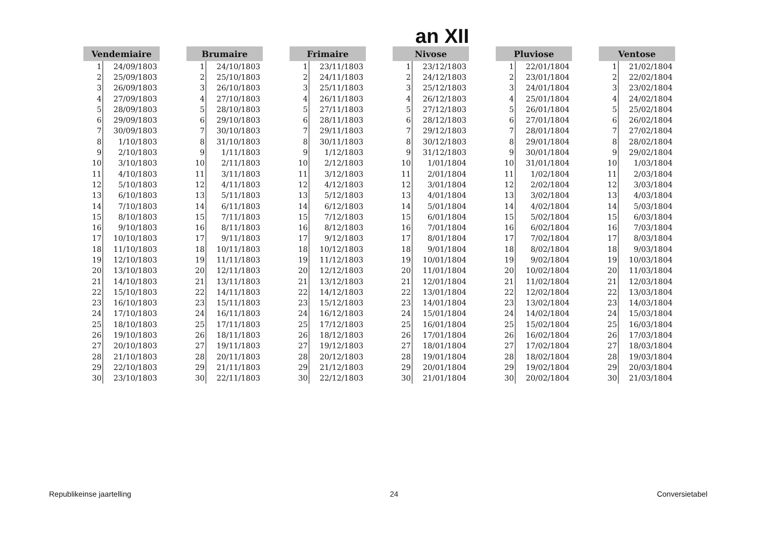an XII
| Vendemiaire | |
| --- | --- |
| 1 | 24/09/1803 |
| 2 | 25/09/1803 |
| 3 | 26/09/1803 |
| 4 | 27/09/1803 |
| 5 | 28/09/1803 |
| 6 | 29/09/1803 |
| 7 | 30/09/1803 |
| 8 | 1/10/1803 |
| 9 | 2/10/1803 |
| 10 | 3/10/1803 |
| 11 | 4/10/1803 |
| 12 | 5/10/1803 |
| 13 | 6/10/1803 |
| 14 | 7/10/1803 |
| 15 | 8/10/1803 |
| 16 | 9/10/1803 |
| 17 | 10/10/1803 |
| 18 | 11/10/1803 |
| 19 | 12/10/1803 |
| 20 | 13/10/1803 |
| 21 | 14/10/1803 |
| 22 | 15/10/1803 |
| 23 | 16/10/1803 |
| 24 | 17/10/1803 |
| 25 | 18/10/1803 |
| 26 | 19/10/1803 |
| 27 | 20/10/1803 |
| 28 | 21/10/1803 |
| 29 | 22/10/1803 |
| 30 | 23/10/1803 |
| Brumaire | |
| --- | --- |
| 1 | 24/10/1803 |
| 2 | 25/10/1803 |
| 3 | 26/10/1803 |
| 4 | 27/10/1803 |
| 5 | 28/10/1803 |
| 6 | 29/10/1803 |
| 7 | 30/10/1803 |
| 8 | 31/10/1803 |
| 9 | 1/11/1803 |
| 10 | 2/11/1803 |
| 11 | 3/11/1803 |
| 12 | 4/11/1803 |
| 13 | 5/11/1803 |
| 14 | 6/11/1803 |
| 15 | 7/11/1803 |
| 16 | 8/11/1803 |
| 17 | 9/11/1803 |
| 18 | 10/11/1803 |
| 19 | 11/11/1803 |
| 20 | 12/11/1803 |
| 21 | 13/11/1803 |
| 22 | 14/11/1803 |
| 23 | 15/11/1803 |
| 24 | 16/11/1803 |
| 25 | 17/11/1803 |
| 26 | 18/11/1803 |
| 27 | 19/11/1803 |
| 28 | 20/11/1803 |
| 29 | 21/11/1803 |
| 30 | 22/11/1803 |
| Frimaire | |
| --- | --- |
| 1 | 23/11/1803 |
| 2 | 24/11/1803 |
| 3 | 25/11/1803 |
| 4 | 26/11/1803 |
| 5 | 27/11/1803 |
| 6 | 28/11/1803 |
| 7 | 29/11/1803 |
| 8 | 30/11/1803 |
| 9 | 1/12/1803 |
| 10 | 2/12/1803 |
| 11 | 3/12/1803 |
| 12 | 4/12/1803 |
| 13 | 5/12/1803 |
| 14 | 6/12/1803 |
| 15 | 7/12/1803 |
| 16 | 8/12/1803 |
| 17 | 9/12/1803 |
| 18 | 10/12/1803 |
| 19 | 11/12/1803 |
| 20 | 12/12/1803 |
| 21 | 13/12/1803 |
| 22 | 14/12/1803 |
| 23 | 15/12/1803 |
| 24 | 16/12/1803 |
| 25 | 17/12/1803 |
| 26 | 18/12/1803 |
| 27 | 19/12/1803 |
| 28 | 20/12/1803 |
| 29 | 21/12/1803 |
| 30 | 22/12/1803 |
| Nivose | |
| --- | --- |
| 1 | 23/12/1803 |
| 2 | 24/12/1803 |
| 3 | 25/12/1803 |
| 4 | 26/12/1803 |
| 5 | 27/12/1803 |
| 6 | 28/12/1803 |
| 7 | 29/12/1803 |
| 8 | 30/12/1803 |
| 9 | 31/12/1803 |
| 10 | 1/01/1804 |
| 11 | 2/01/1804 |
| 12 | 3/01/1804 |
| 13 | 4/01/1804 |
| 14 | 5/01/1804 |
| 15 | 6/01/1804 |
| 16 | 7/01/1804 |
| 17 | 8/01/1804 |
| 18 | 9/01/1804 |
| 19 | 10/01/1804 |
| 20 | 11/01/1804 |
| 21 | 12/01/1804 |
| 22 | 13/01/1804 |
| 23 | 14/01/1804 |
| 24 | 15/01/1804 |
| 25 | 16/01/1804 |
| 26 | 17/01/1804 |
| 27 | 18/01/1804 |
| 28 | 19/01/1804 |
| 29 | 20/01/1804 |
| 30 | 21/01/1804 |
| Pluviose | |
| --- | --- |
| 1 | 22/01/1804 |
| 2 | 23/01/1804 |
| 3 | 24/01/1804 |
| 4 | 25/01/1804 |
| 5 | 26/01/1804 |
| 6 | 27/01/1804 |
| 7 | 28/01/1804 |
| 8 | 29/01/1804 |
| 9 | 30/01/1804 |
| 10 | 31/01/1804 |
| 11 | 1/02/1804 |
| 12 | 2/02/1804 |
| 13 | 3/02/1804 |
| 14 | 4/02/1804 |
| 15 | 5/02/1804 |
| 16 | 6/02/1804 |
| 17 | 7/02/1804 |
| 18 | 8/02/1804 |
| 19 | 9/02/1804 |
| 20 | 10/02/1804 |
| 21 | 11/02/1804 |
| 22 | 12/02/1804 |
| 23 | 13/02/1804 |
| 24 | 14/02/1804 |
| 25 | 15/02/1804 |
| 26 | 16/02/1804 |
| 27 | 17/02/1804 |
| 28 | 18/02/1804 |
| 29 | 19/02/1804 |
| 30 | 20/02/1804 |
| Ventose | |
| --- | --- |
| 1 | 21/02/1804 |
| 2 | 22/02/1804 |
| 3 | 23/02/1804 |
| 4 | 24/02/1804 |
| 5 | 25/02/1804 |
| 6 | 26/02/1804 |
| 7 | 27/02/1804 |
| 8 | 28/02/1804 |
| 9 | 29/02/1804 |
| 10 | 1/03/1804 |
| 11 | 2/03/1804 |
| 12 | 3/03/1804 |
| 13 | 4/03/1804 |
| 14 | 5/03/1804 |
| 15 | 6/03/1804 |
| 16 | 7/03/1804 |
| 17 | 8/03/1804 |
| 18 | 9/03/1804 |
| 19 | 10/03/1804 |
| 20 | 11/03/1804 |
| 21 | 12/03/1804 |
| 22 | 13/03/1804 |
| 23 | 14/03/1804 |
| 24 | 15/03/1804 |
| 25 | 16/03/1804 |
| 26 | 17/03/1804 |
| 27 | 18/03/1804 |
| 28 | 19/03/1804 |
| 29 | 20/03/1804 |
| 30 | 21/03/1804 |
Republikeinse jaartelling 24 Conversietabel